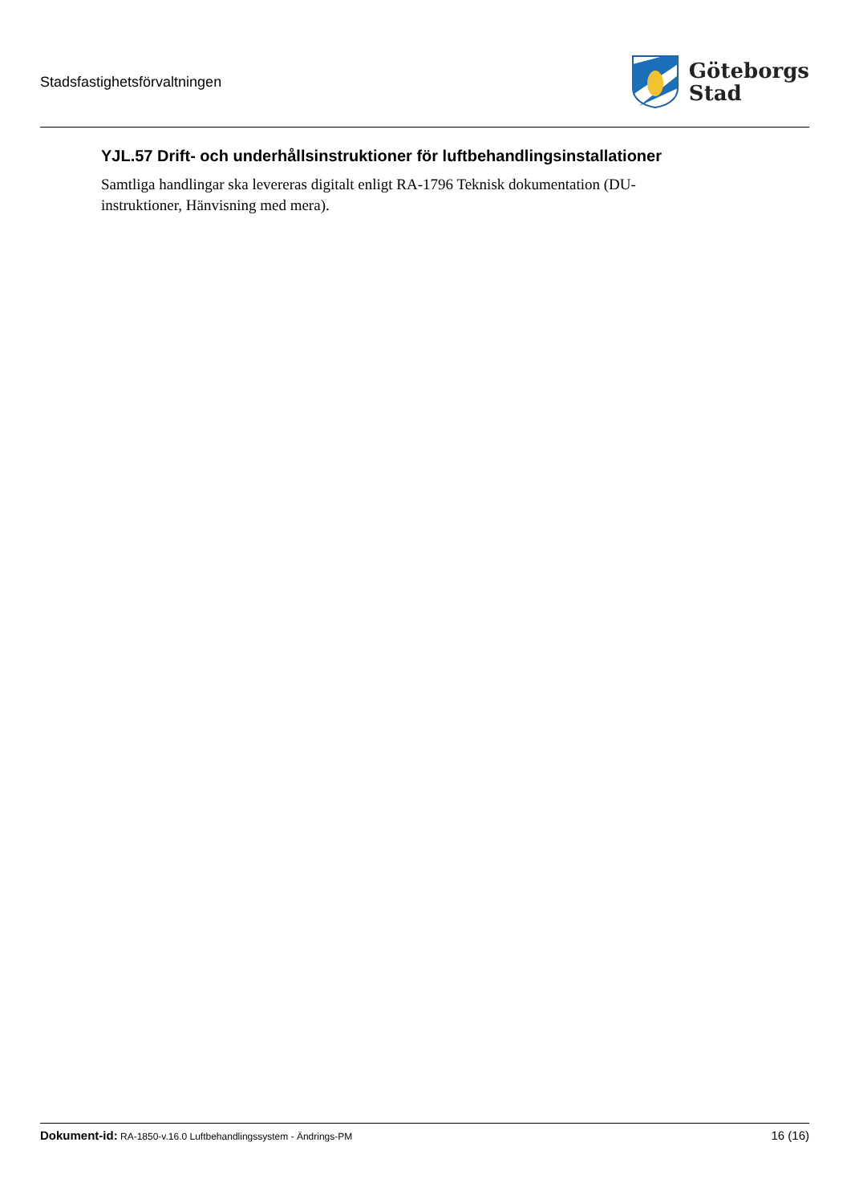Stadsfastighetsförvaltningen
Göteborgs
Stad
YJL.57 Drift- och underhållsinstruktioner för luftbehandlingsinstallationer
Samtliga handlingar ska levereras digitalt enligt RA-1796 Teknisk dokumentation (DU-instruktioner, Hänvisning med mera).
Dokument-id: RA-1850-v.16.0 Luftbehandlingssystem - Ändrings-PM
16 (16)